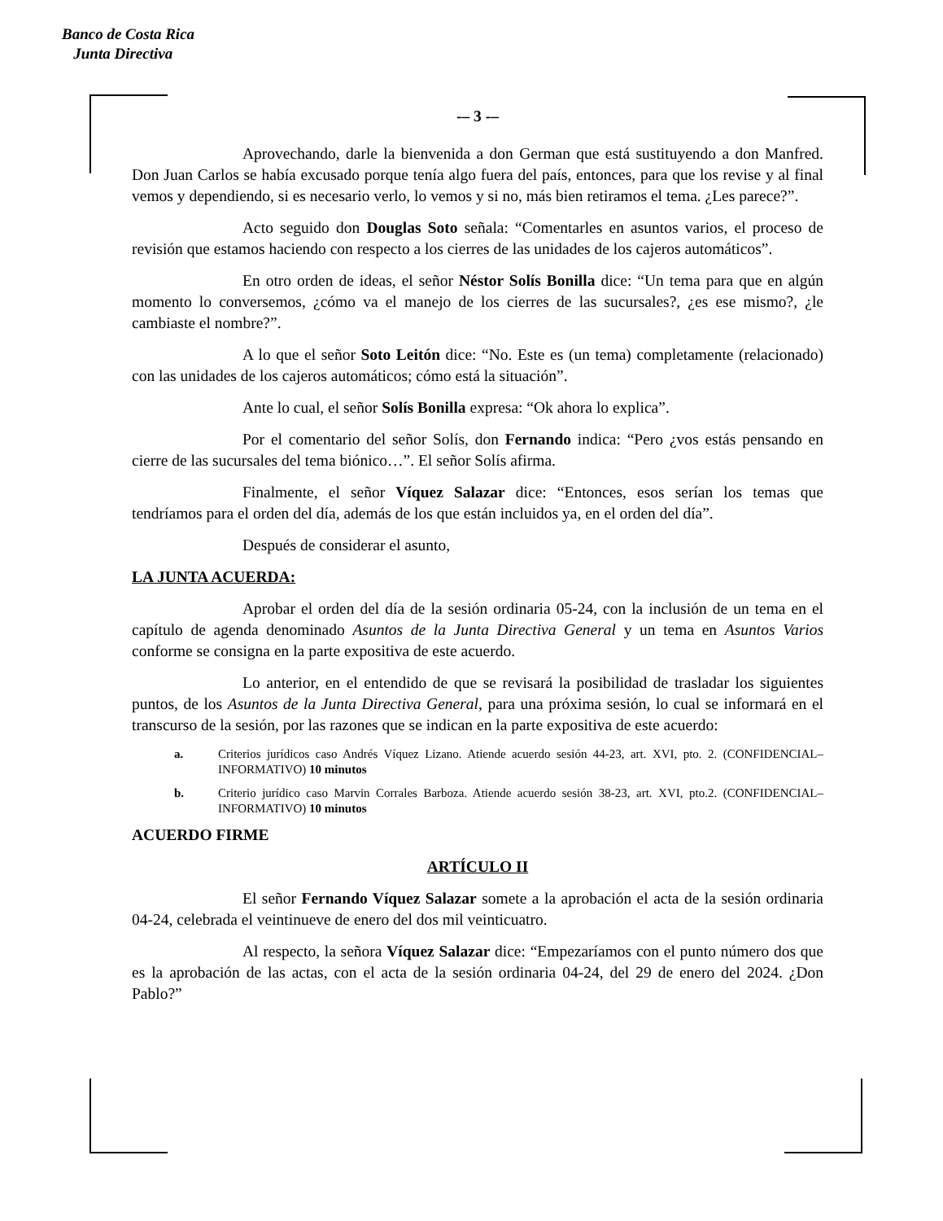Banco de Costa Rica
Junta Directiva
-– 3 -–
Aprovechando, darle la bienvenida a don German que está sustituyendo a don Manfred. Don Juan Carlos se había excusado porque tenía algo fuera del país, entonces, para que los revise y al final vemos y dependiendo, si es necesario verlo, lo vemos y si no, más bien retiramos el tema. ¿Les parece?”.
Acto seguido don Douglas Soto señala: “Comentarles en asuntos varios, el proceso de revisión que estamos haciendo con respecto a los cierres de las unidades de los cajeros automáticos”.
En otro orden de ideas, el señor Néstor Solís Bonilla dice: “Un tema para que en algún momento lo conversemos, ¿cómo va el manejo de los cierres de las sucursales?, ¿es ese mismo?, ¿le cambiaste el nombre?”.
A lo que el señor Soto Leitón dice: “No. Este es (un tema) completamente (relacionado) con las unidades de los cajeros automáticos; cómo está la situación”.
Ante lo cual, el señor Solís Bonilla expresa: “Ok ahora lo explica”.
Por el comentario del señor Solís, don Fernando indica: “Pero ¿vos estás pensando en cierre de las sucursales del tema biónico…”. El señor Solís afirma.
Finalmente, el señor Víquez Salazar dice: “Entonces, esos serían los temas que tendríamos para el orden del día, además de los que están incluidos ya, en el orden del día”.
Después de considerar el asunto,
LA JUNTA ACUERDA:
Aprobar el orden del día de la sesión ordinaria 05-24, con la inclusión de un tema en el capítulo de agenda denominado Asuntos de la Junta Directiva General y un tema en Asuntos Varios conforme se consigna en la parte expositiva de este acuerdo.
Lo anterior, en el entendido de que se revisará la posibilidad de trasladar los siguientes puntos, de los Asuntos de la Junta Directiva General, para una próxima sesión, lo cual se informará en el transcurso de la sesión, por las razones que se indican en la parte expositiva de este acuerdo:
a. Criterios jurídicos caso Andrés Víquez Lizano. Atiende acuerdo sesión 44-23, art. XVI, pto. 2. (CONFIDENCIAL–INFORMATIVO) 10 minutos
b. Criterio jurídico caso Marvin Corrales Barboza. Atiende acuerdo sesión 38-23, art. XVI, pto.2. (CONFIDENCIAL–INFORMATIVO) 10 minutos
ACUERDO FIRME
ARTÍCULO II
El señor Fernando Víquez Salazar somete a la aprobación el acta de la sesión ordinaria 04-24, celebrada el veintinueve de enero del dos mil veinticuatro.
Al respecto, la señora Víquez Salazar dice: “Empezaríamos con el punto número dos que es la aprobación de las actas, con el acta de la sesión ordinaria 04-24, del 29 de enero del 2024. ¿Don Pablo?”